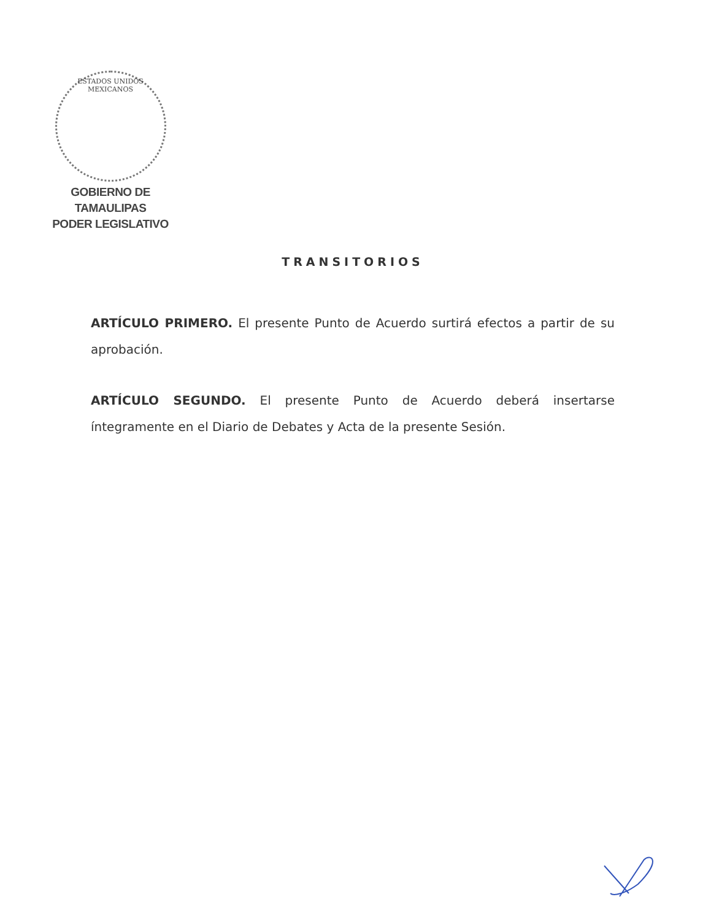ESTADOS UNIDOS MEXICANOS
GOBIERNO DE TAMAULIPAS
PODER LEGISLATIVO
TRANSITORIOS
ARTÍCULO PRIMERO. El presente Punto de Acuerdo surtirá efectos a partir de su aprobación.
ARTÍCULO SEGUNDO. El presente Punto de Acuerdo deberá insertarse íntegramente en el Diario de Debates y Acta de la presente Sesión.